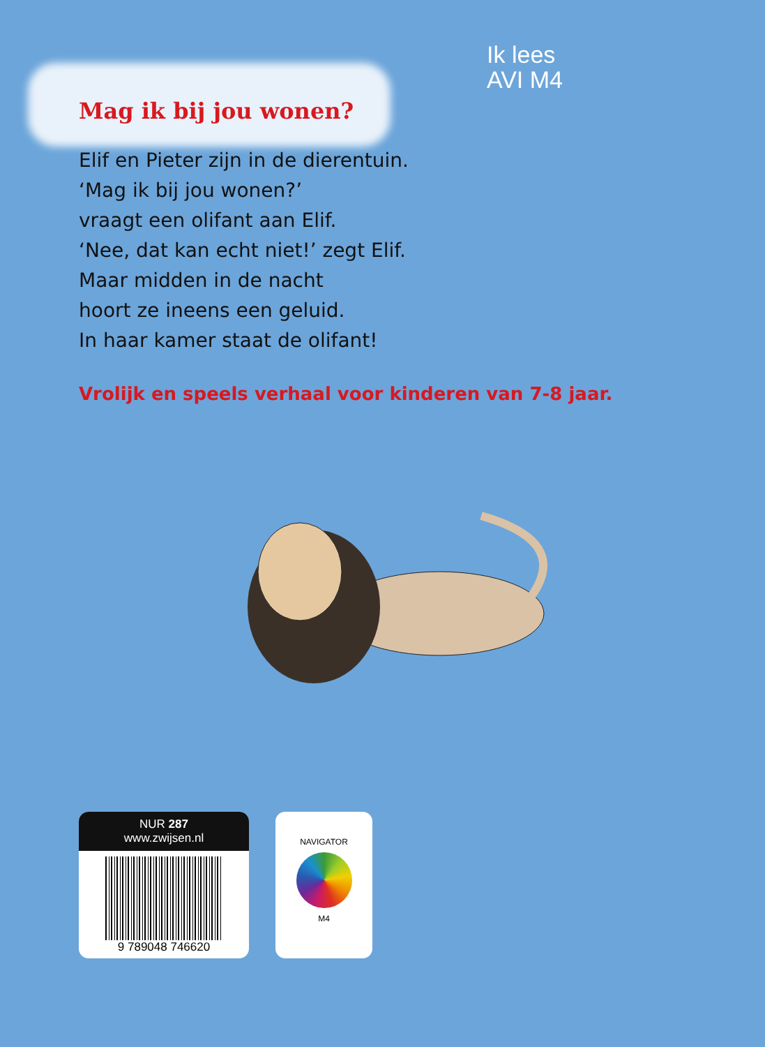Mag ik bij jou wonen?
Ik lees
AVI M4
Elif en Pieter zijn in de dierentuin.
‘Mag ik bij jou wonen?’
vraagt een olifant aan Elif.
‘Nee, dat kan echt niet!’ zegt Elif.
Maar midden in de nacht
hoort ze ineens een geluid.
In haar kamer staat de olifant!
Vrolijk en speels verhaal voor kinderen van 7-8 jaar.
NUR 287
www.zwijsen.nl
9 789048 746620
NAVIGATOR
M4